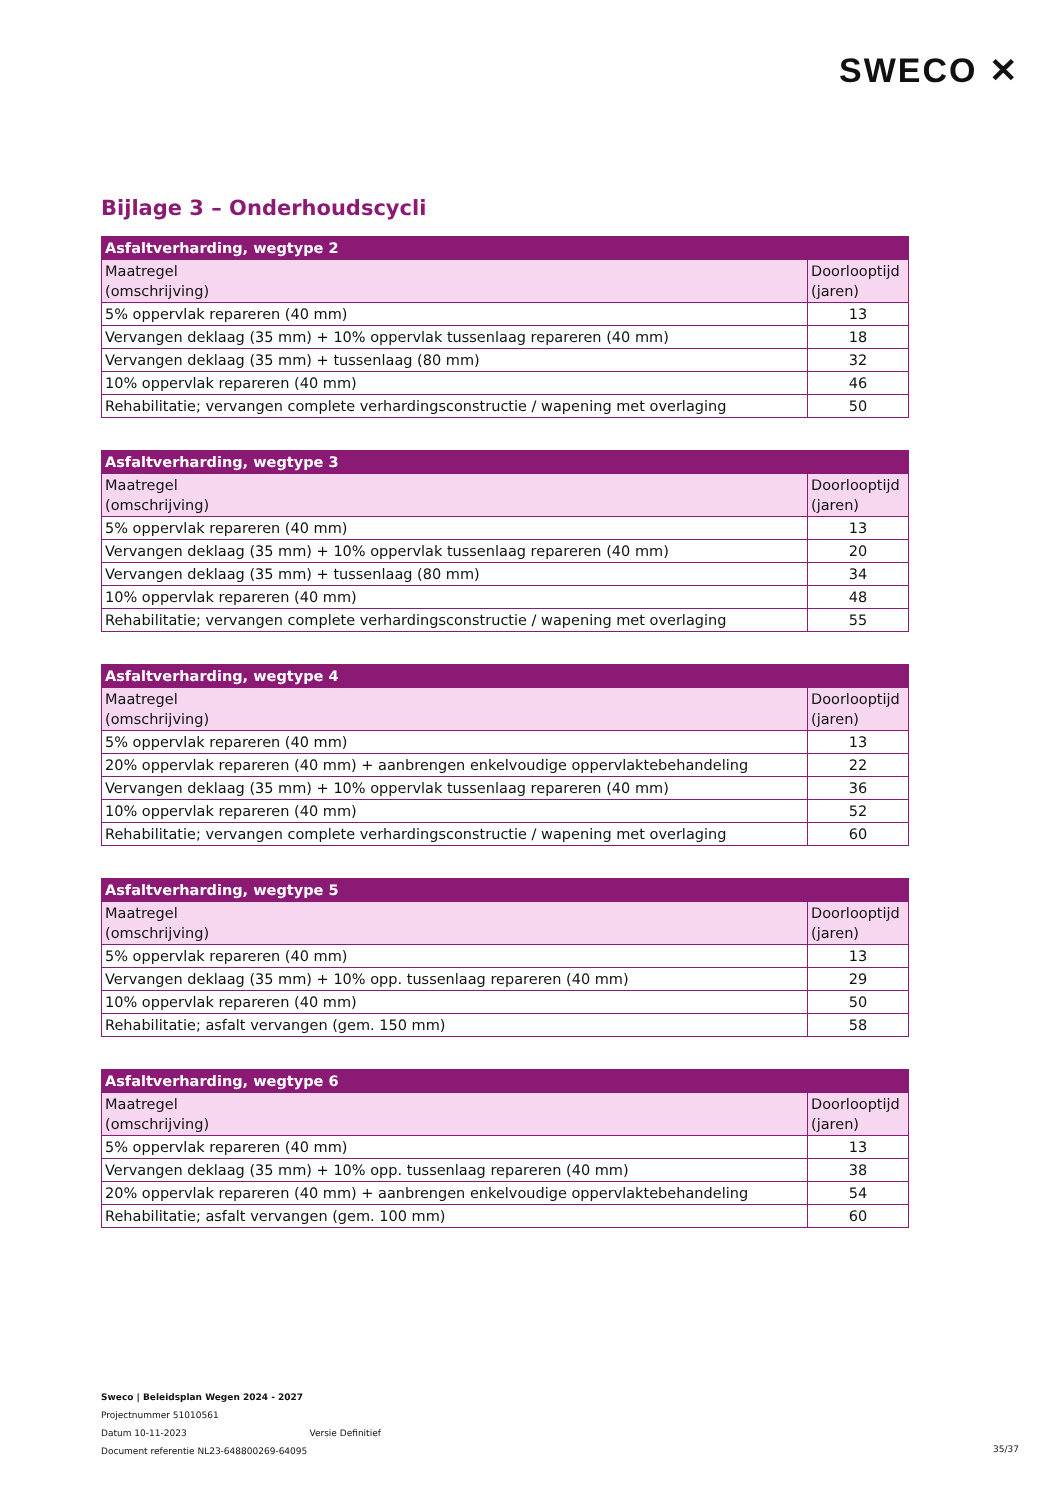SWECO ✕
Bijlage 3 – Onderhoudscycli
| Asfaltverharding, wegtype 2 | |
| --- | --- |
| Maatregel (omschrijving) | Doorlooptijd (jaren) |
| 5% oppervlak repareren (40 mm) | 13 |
| Vervangen deklaag (35 mm) + 10% oppervlak tussenlaag repareren (40 mm) | 18 |
| Vervangen deklaag (35 mm) + tussenlaag (80 mm) | 32 |
| 10% oppervlak repareren (40 mm) | 46 |
| Rehabilitatie; vervangen complete verhardingsconstructie / wapening met overlaging | 50 |
| Asfaltverharding, wegtype 3 | |
| --- | --- |
| Maatregel (omschrijving) | Doorlooptijd (jaren) |
| 5% oppervlak repareren (40 mm) | 13 |
| Vervangen deklaag (35 mm) + 10% oppervlak tussenlaag repareren (40 mm) | 20 |
| Vervangen deklaag (35 mm) + tussenlaag (80 mm) | 34 |
| 10% oppervlak repareren (40 mm) | 48 |
| Rehabilitatie; vervangen complete verhardingsconstructie / wapening met overlaging | 55 |
| Asfaltverharding, wegtype 4 | |
| --- | --- |
| Maatregel (omschrijving) | Doorlooptijd (jaren) |
| 5% oppervlak repareren (40 mm) | 13 |
| 20% oppervlak repareren (40 mm) + aanbrengen enkelvoudige oppervlaktebehandeling | 22 |
| Vervangen deklaag (35 mm) + 10% oppervlak tussenlaag repareren (40 mm) | 36 |
| 10% oppervlak repareren (40 mm) | 52 |
| Rehabilitatie; vervangen complete verhardingsconstructie / wapening met overlaging | 60 |
| Asfaltverharding, wegtype 5 | |
| --- | --- |
| Maatregel (omschrijving) | Doorlooptijd (jaren) |
| 5% oppervlak repareren (40 mm) | 13 |
| Vervangen deklaag (35 mm) + 10% opp. tussenlaag repareren (40 mm) | 29 |
| 10% oppervlak repareren (40 mm) | 50 |
| Rehabilitatie; asfalt vervangen (gem. 150 mm) | 58 |
| Asfaltverharding, wegtype 6 | |
| --- | --- |
| Maatregel (omschrijving) | Doorlooptijd (jaren) |
| 5% oppervlak repareren (40 mm) | 13 |
| Vervangen deklaag (35 mm) + 10% opp. tussenlaag repareren (40 mm) | 38 |
| 20% oppervlak repareren (40 mm) + aanbrengen enkelvoudige oppervlaktebehandeling | 54 |
| Rehabilitatie; asfalt vervangen (gem. 100 mm) | 60 |
Sweco | Beleidsplan Wegen 2024 - 2027
Projectnummer 51010561
Datum 10-11-2023 Versie Definitief
Document referentie NL23-648800269-64095
35/37